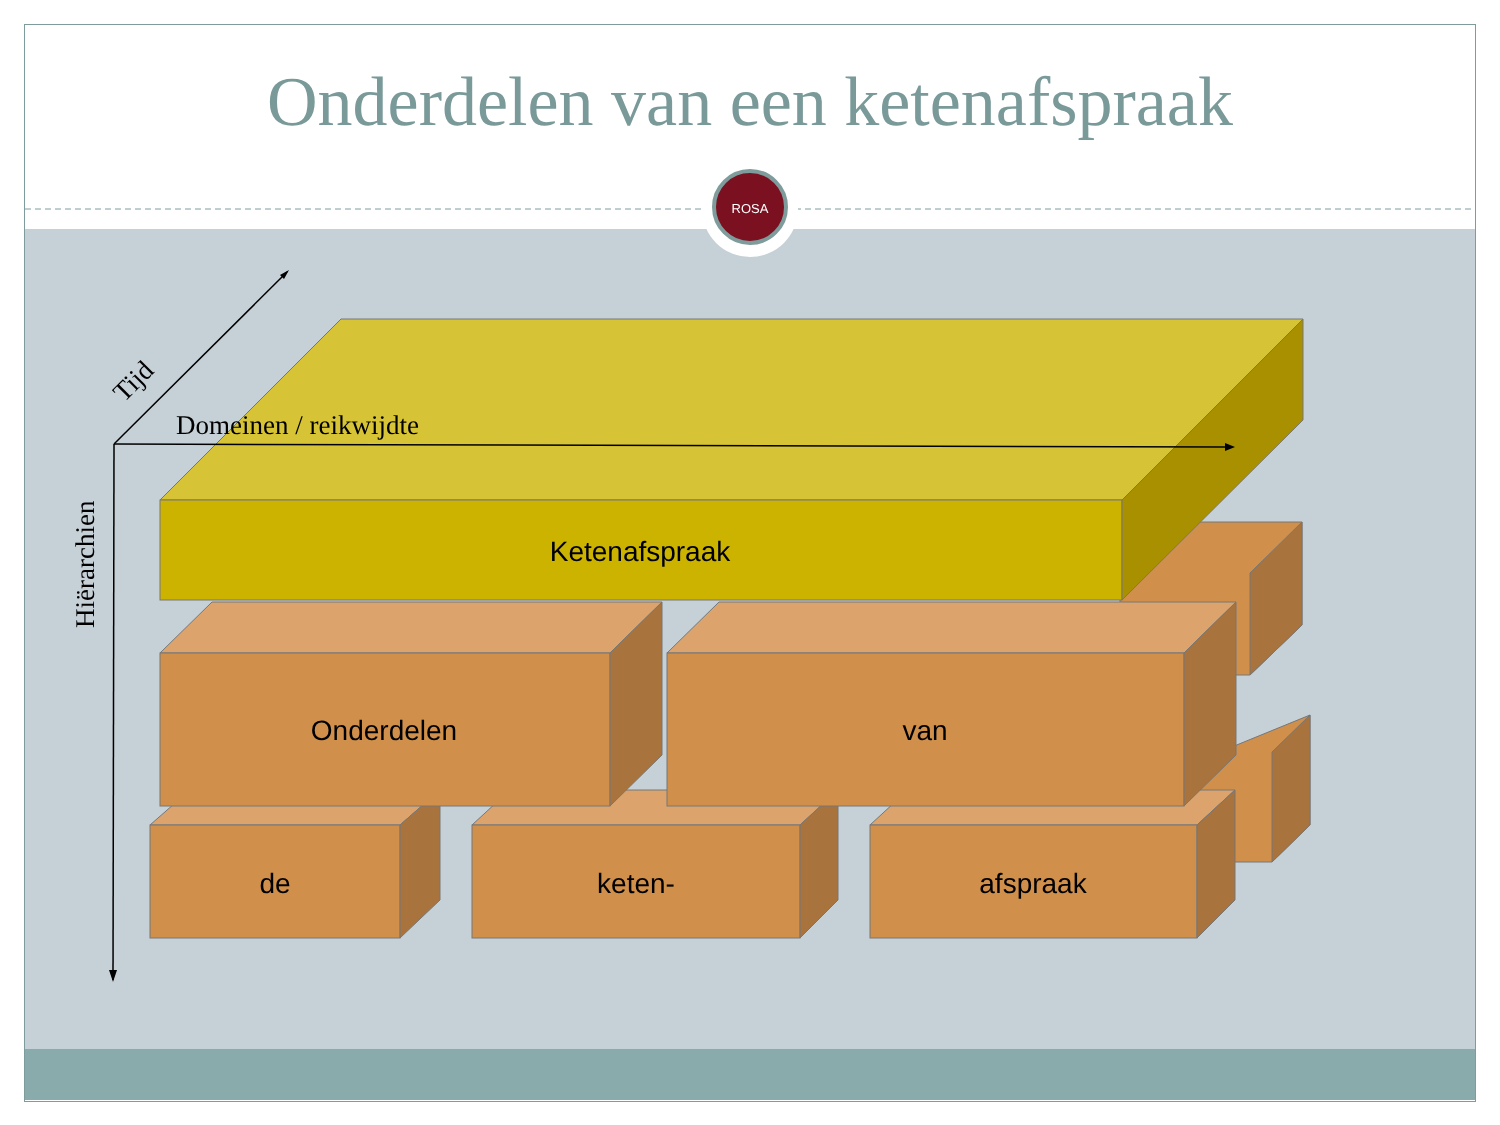Onderdelen van een ketenafspraak
ROSA
Ketenafspraak
Onderdelen
van
de
keten-
afspraak
Domeinen / reikwijdte
Hiërarchien
Tijd